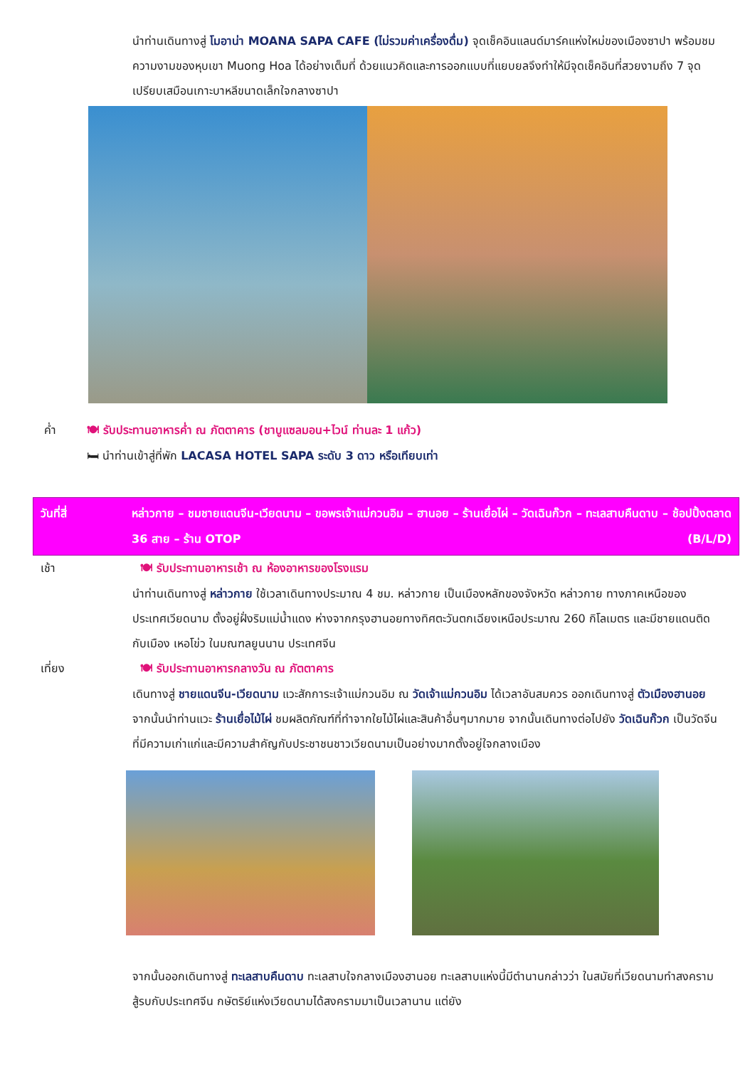นำท่านเดินทางสู่ โมอาน่า MOANA SAPA CAFE (ไม่รวมค่าเครื่องดื่ม) จุดเช็คอินแลนด์มาร์คแห่งใหม่ของเมืองซาปา พร้อมชมความงามของหุบเขา Muong Hoa ได้อย่างเต็มที่ ด้วยแนวคิดและการออกแบบที่แยบยลจึงทำให้มีจุดเช็คอินที่สวยงามถึง 7 จุด เปรียบเสมือนเกาะบาหลีขนาดเล็กใจกลางซาปา
ค่ำ 🍽 รับประทานอาหารค่ำ ณ ภัตตาคาร (ชาบูแซลมอน+ไวน์ ท่านละ 1 แก้ว)
🛏 นำท่านเข้าสู่ที่พัก LACASA HOTEL SAPA ระดับ 3 ดาว หรือเทียบเท่า
วันที่สี่ หล่าวกาย – ชมชายแดนจีน-เวียดนาม – ขอพรเจ้าแม่กวนอิม – ฮานอย – ร้านเยื่อไผ่ – วัดเฉินก๊วก – ทะเลสาบคืนดาบ – ช้อปปิ้งตลาด 36 สาย – ร้าน OTOP (B/L/D)
เช้า 🍽 รับประทานอาหารเช้า ณ ห้องอาหารของโรงแรม
นำท่านเดินทางสู่ หล่าวกาย ใช้เวลาเดินทางประมาณ 4 ชม. หล่าวกาย เป็นเมืองหลักของจังหวัด หล่าวกาย ทางภาคเหนือของประเทศเวียดนาม ตั้งอยู่ฝั่งริมแม่น้ำแดง ห่างจากกรุงฮานอยทางทิศตะวันตกเฉียงเหนือประมาณ 260 กิโลเมตร และมีชายแดนติดกับเมือง เหอโข่ว ในมณฑลยูนนาน ประเทศจีน
เที่ยง 🍽 รับประทานอาหารกลางวัน ณ ภัตตาคาร
เดินทางสู่ ชายแดนจีน-เวียดนาม แวะสักการะเจ้าแม่กวนอิม ณ วัดเจ้าแม่กวนอิม ได้เวลาอันสมควร ออกเดินทางสู่ ตัวเมืองฮานอย จากนั้นนำท่านแวะ ร้านเยื่อไม้ไผ่ ชมผลิตภัณฑ์ที่ทำจากใยไม้ไผ่และสินค้าอื่นๆมากมาย จากนั้นเดินทางต่อไปยัง วัดเฉินก๊วก เป็นวัดจีนที่มีความเก่าแก่และมีความสำคัญกับประชาชนชาวเวียดนามเป็นอย่างมากตั้งอยู่ใจกลางเมือง
จากนั้นออกเดินทางสู่ ทะเลสาบคืนดาบ ทะเลสาบใจกลางเมืองฮานอย ทะเลสาบแห่งนี้มีตำนานกล่าวว่า ในสมัยที่เวียดนามทำสงคราม สู้รบกับประเทศจีน กษัตริย์แห่งเวียดนามได้สงครามมาเป็นเวลานาน แต่ยัง